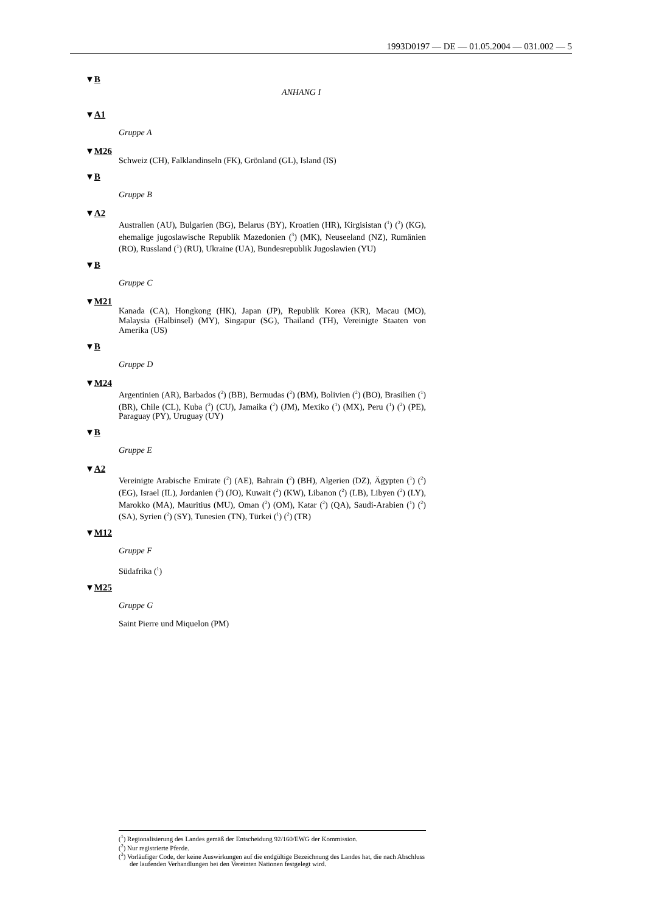1993D0197 — DE — 01.05.2004 — 031.002 — 5
▼B
ANHANG I
▼A1
Gruppe A
▼M26
Schweiz (CH), Falklandinseln (FK), Grönland (GL), Island (IS)
▼B
Gruppe B
▼A2
Australien (AU), Bulgarien (BG), Belarus (BY), Kroatien (HR), Kirgisistan (<sup>1</sup>) (<sup>2</sup>) (KG), ehemalige jugoslawische Republik Mazedonien (<sup>3</sup>) (MK), Neuseeland (NZ), Rumänien (RO), Russland (<sup>1</sup>) (RU), Ukraine (UA), Bundesrepublik Jugoslawien (YU)
▼B
Gruppe C
▼M21
Kanada (CA), Hongkong (HK), Japan (JP), Republik Korea (KR), Macau (MO), Malaysia (Halbinsel) (MY), Singapur (SG), Thailand (TH), Vereinigte Staaten von Amerika (US)
▼B
Gruppe D
▼M24
Argentinien (AR), Barbados (<sup>2</sup>) (BB), Bermudas (<sup>2</sup>) (BM), Bolivien (<sup>2</sup>) (BO), Brasilien (<sup>1</sup>) (BR), Chile (CL), Kuba (<sup>2</sup>) (CU), Jamaika (<sup>2</sup>) (JM), Mexiko (<sup>1</sup>) (MX), Peru (<sup>1</sup>) (<sup>2</sup>) (PE), Paraguay (PY), Uruguay (UY)
▼B
Gruppe E
▼A2
Vereinigte Arabische Emirate (<sup>2</sup>) (AE), Bahrain (<sup>2</sup>) (BH), Algerien (DZ), Ägypten (<sup>1</sup>) (<sup>2</sup>) (EG), Israel (IL), Jordanien (<sup>2</sup>) (JO), Kuwait (<sup>2</sup>) (KW), Libanon (<sup>2</sup>) (LB), Libyen (<sup>2</sup>) (LY), Marokko (MA), Mauritius (MU), Oman (<sup>2</sup>) (OM), Katar (<sup>2</sup>) (QA), Saudi-Arabien (<sup>1</sup>) (<sup>2</sup>) (SA), Syrien (<sup>2</sup>) (SY), Tunesien (TN), Türkei (<sup>1</sup>) (<sup>2</sup>) (TR)
▼M12
Gruppe F
Südafrika (<sup>1</sup>)
▼M25
Gruppe G
Saint Pierre und Miquelon (PM)
(<sup>1</sup>) Regionalisierung des Landes gemäß der Entscheidung 92/160/EWG der Kommission.
(<sup>2</sup>) Nur registrierte Pferde.
(<sup>3</sup>) Vorläufiger Code, der keine Auswirkungen auf die endgültige Bezeichnung des Landes hat, die nach Abschluss der laufenden Verhandlungen bei den Vereinten Nationen festgelegt wird.